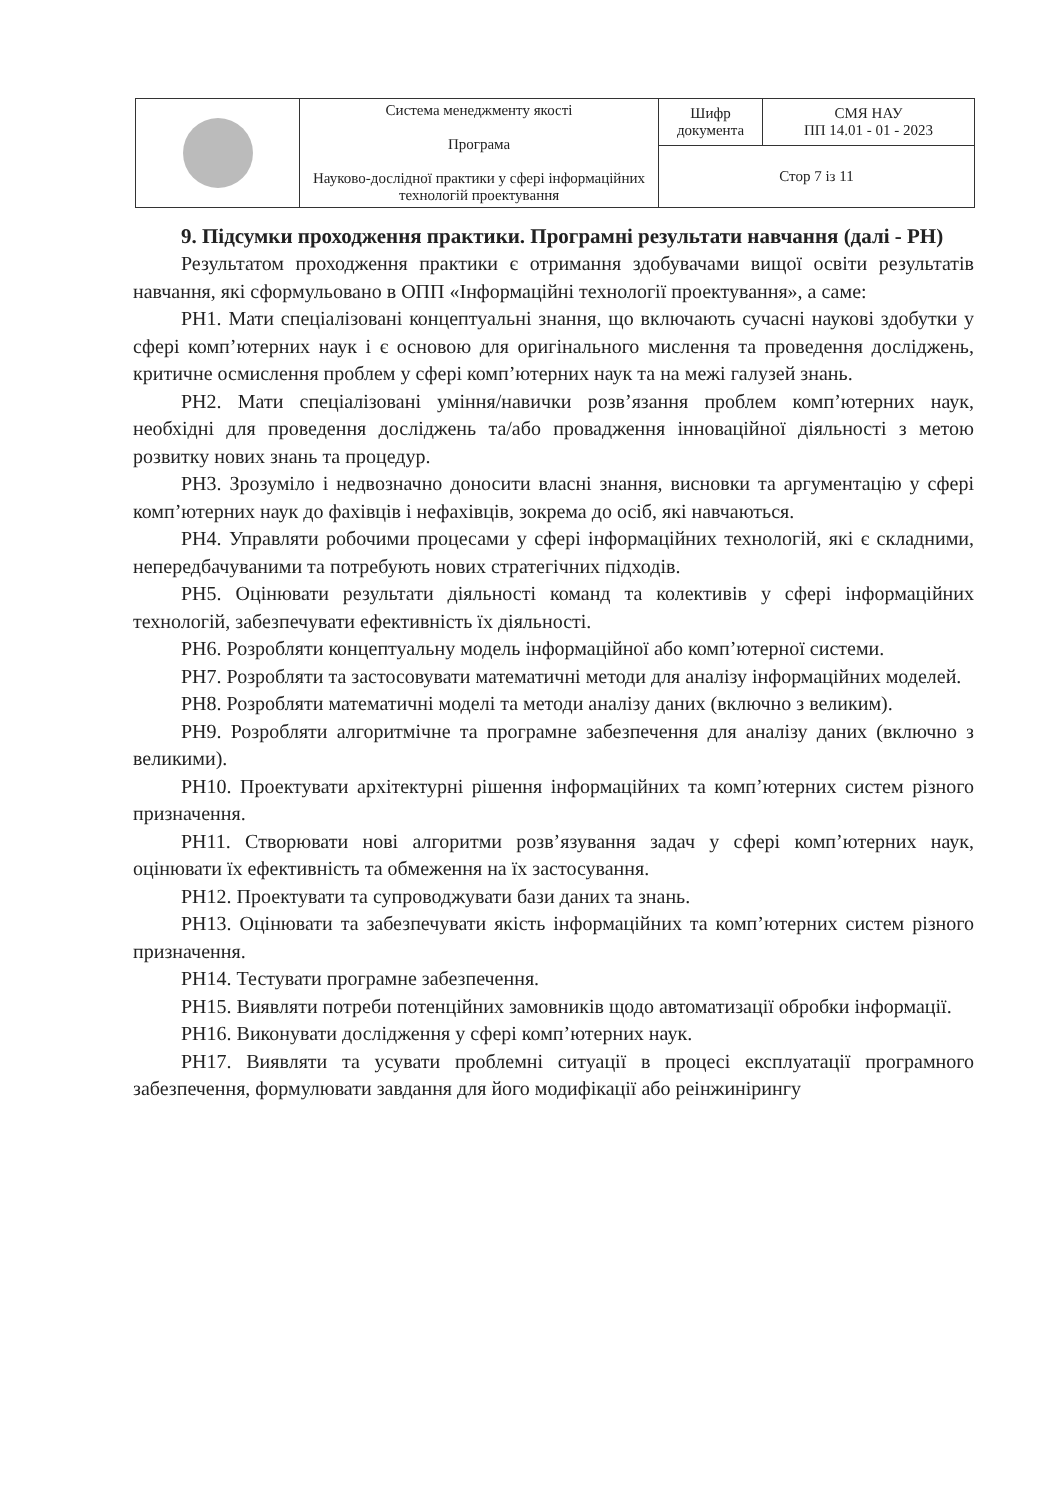| | Система менеджменту якості Програма Науково-дослідної практики у сфері інформаційних технологій проектування | Шифр документа | СМЯ НАУ ПП 14.01 - 01 - 2023 |
| | | Стор 7 із 11 | |
9. Підсумки проходження практики. Програмні результати навчання (далі - РН)
Результатом проходження практики є отримання здобувачами вищої освіти результатів навчання, які сформульовано в ОПП «Інформаційні технології проектування», а саме:
РН1. Мати спеціалізовані концептуальні знання, що включають сучасні наукові здобутки у сфері комп’ютерних наук і є основою для оригінального мислення та проведення досліджень, критичне осмислення проблем у сфері комп’ютерних наук та на межі галузей знань.
РН2. Мати спеціалізовані уміння/навички розв’язання проблем комп’ютерних наук, необхідні для проведення досліджень та/або провадження інноваційної діяльності з метою розвитку нових знань та процедур.
РН3. Зрозуміло і недвозначно доносити власні знання, висновки та аргументацію у сфері комп’ютерних наук до фахівців і нефахівців, зокрема до осіб, які навчаються.
РН4. Управляти робочими процесами у сфері інформаційних технологій, які є складними, непередбачуваними та потребують нових стратегічних підходів.
РН5. Оцінювати результати діяльності команд та колективів у сфері інформаційних технологій, забезпечувати ефективність їх діяльності.
РН6. Розробляти концептуальну модель інформаційної або комп’ютерної системи.
РН7. Розробляти та застосовувати математичні методи для аналізу інформаційних моделей.
РН8. Розробляти математичні моделі та методи аналізу даних (включно з великим).
РН9. Розробляти алгоритмічне та програмне забезпечення для аналізу даних (включно з великими).
РН10. Проектувати архітектурні рішення інформаційних та комп’ютерних систем різного призначення.
РН11. Створювати нові алгоритми розв’язування задач у сфері комп’ютерних наук, оцінювати їх ефективність та обмеження на їх застосування.
РН12. Проектувати та супроводжувати бази даних та знань.
РН13. Оцінювати та забезпечувати якість інформаційних та комп’ютерних систем різного призначення.
РН14. Тестувати програмне забезпечення.
РН15. Виявляти потреби потенційних замовників щодо автоматизації обробки інформації.
РН16. Виконувати дослідження у сфері комп’ютерних наук.
РН17. Виявляти та усувати проблемні ситуації в процесі експлуатації програмного забезпечення, формулювати завдання для його модифікації або реінжинірингу